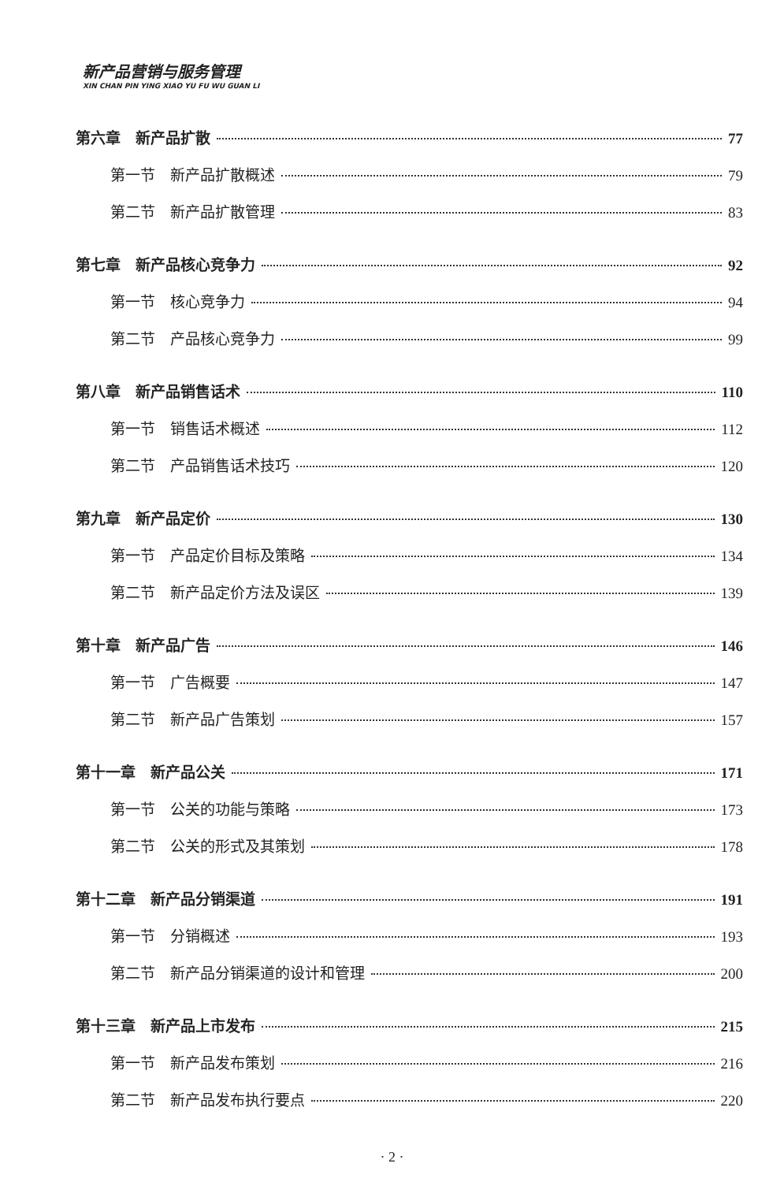新产品营销与服务管理
XIN CHAN PIN YING XIAO YU FU WU GUAN LI
第六章　新产品扩散 77
第一节　新产品扩散概述 79
第二节　新产品扩散管理 83
第七章　新产品核心竞争力 92
第一节　核心竞争力 94
第二节　产品核心竞争力 99
第八章　新产品销售话术 110
第一节　销售话术概述 112
第二节　产品销售话术技巧 120
第九章　新产品定价 130
第一节　产品定价目标及策略 134
第二节　新产品定价方法及误区 139
第十章　新产品广告 146
第一节　广告概要 147
第二节　新产品广告策划 157
第十一章　新产品公关 171
第一节　公关的功能与策略 173
第二节　公关的形式及其策划 178
第十二章　新产品分销渠道 191
第一节　分销概述 193
第二节　新产品分销渠道的设计和管理 200
第十三章　新产品上市发布 215
第一节　新产品发布策划 216
第二节　新产品发布执行要点 220
· 2 ·